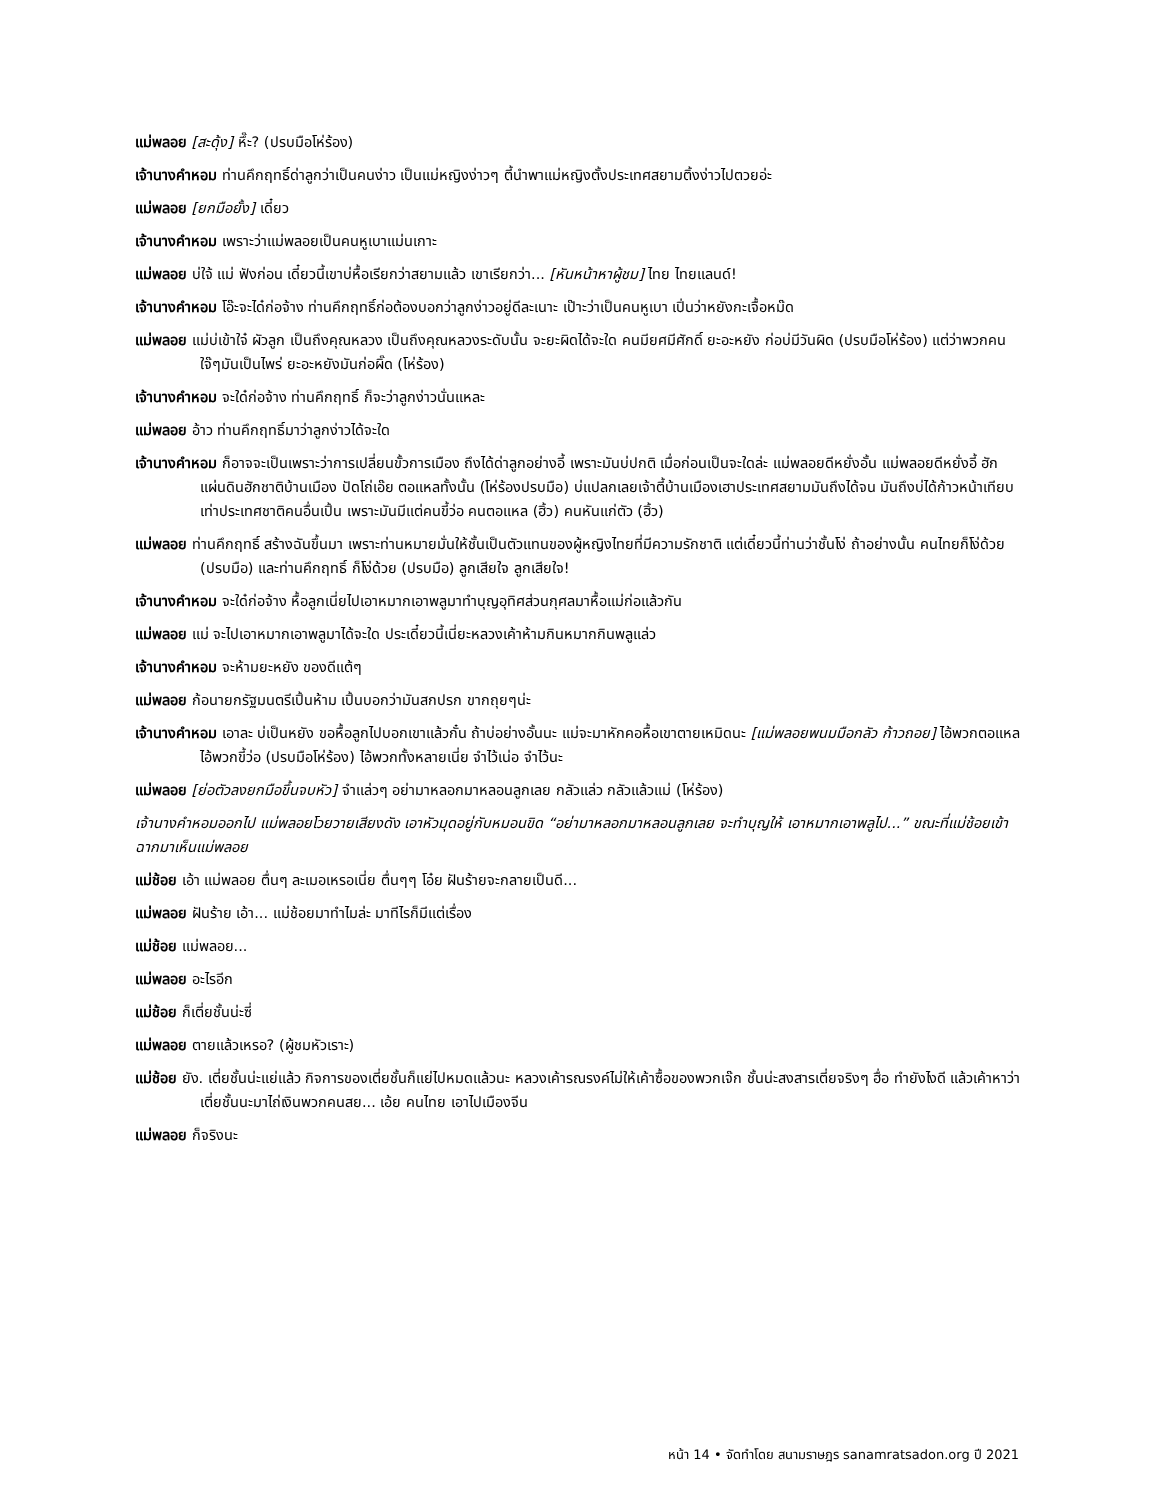แม่พลอย [สะดุ้ง] หึ๊ะ? (ปรบมือโห่ร้อง)
เจ้านางคำหอม ท่านคึกฤทธิ์ด่าลูกว่าเป็นคนง่าว เป็นแม่หญิงง่าวๆ ตี้นำพาแม่หญิงตั้งประเทศสยามติ้งง่าวไปตวยอ่ะ
แม่พลอย [ยกมือยั้ง] เดี๋ยว
เจ้านางคำหอม เพราะว่าแม่พลอยเป็นคนหูเบาแม่นเกาะ
แม่พลอย บ่ใจ้ แม่ ฟังก่อน เดี๋ยวนี้เขาบ่หื้อเรียกว่าสยามแล้ว เขาเรียกว่า... [หันหน้าหาผู้ชม] ไทย ไทยแลนด์!
เจ้านางคำหอม โอ๊ะจะได๋ก่อจ้าง ท่านคึกฤทธิ์ก่อต้องบอกว่าลูกง่าวอยู่ดีละเนาะ เป๊าะว่าเป็นคนหูเบา เปิ่นว่าหยังกะเจื้อหม๊ด
แม่พลอย แม่บ่เข้าใจ๋ ผัวลูก เป็นถึงคุณหลวง เป็นถึงคุณหลวงระดับนั้น จะยะผิดได้จะใด คนมียศมีศักดิ์ ยะอะหยัง ก่อบ่มีวันผิด (ปรบมือโห่ร้อง) แต่ว่าพวกคนใจ๊ๆมันเป็นไพร่ ยะอะหยังมันก่อผิ๊ด (โห่ร้อง)
เจ้านางคำหอม จะใด๋ก่อจ้าง ท่านคึกฤทธิ์ ก็จะว่าลูกง่าวนั่นแหละ
แม่พลอย อ้าว ท่านคึกฤทธิ์มาว่าลูกง่าวได้จะใด
เจ้านางคำหอม ก็อาจจะเป็นเพราะว่าการเปลี่ยนขั้วการเมือง ถึงได้ด่าลูกอย่างอี้ เพราะมันบ่ปกติ เมื่อก่อนเป็นจะใดล่ะ แม่พลอยดีหยั่งอั้น แม่พลอยดีหยั่งอี้ ฮักแผ่นดินฮักชาติบ้านเมือง ปัดโถ่เอ๊ย ตอแหลทั้งนั้น (โห่ร้องปรบมือ) บ่แปลกเลยเจ้าตี้บ้านเมืองเฮาประเทศสยามมันถึงได้จน มันถึงบ่ได้ก้าวหน้าเทียบเท่าประเทศชาติคนอื่นเปิ้น เพราะมันมีแต่คนขี้ว่อ คนตอแหล (ฮิ้ว) คนหันแก่ตัว (ฮิ้ว)
แม่พลอย ท่านคึกฤทธิ์ สร้างฉันขึ้นมา เพราะท่านหมายมั่นให้ชั้นเป็นตัวแทนของผู้หญิงไทยที่มีความรักชาติ แต่เดี๋ยวนี้ท่านว่าชั้นโง่ ถ้าอย่างนั้น คนไทยก็โง่ด้วย (ปรบมือ) และท่านคึกฤทธิ์ ก็โง่ด้วย (ปรบมือ) ลูกเสียใจ ลูกเสียใจ!
เจ้านางคำหอม จะใด๋ก่อจ้าง หื้อลูกเนี่ยไปเอาหมากเอาพลูมาทำบุญอุทิศส่วนกุศลมาหื้อแม่ก่อแล้วกัน
แม่พลอย แม่ จะไปเอาหมากเอาพลูมาได้จะใด ประเดี๋ยวนี้เนี่ยะหลวงเค้าห้ามกินหมากกินพลูแล่ว
เจ้านางคำหอม จะห้ามยะหยัง ของดีแต้ๆ
แม่พลอย ก้อนายกรัฐมนตรีเปิ้นห้าม เปิ้นบอกว่ามันสกปรก ขากถุยๆน่ะ
เจ้านางคำหอม เอาละ บ่เป็นหยัง ขอหื้อลูกไปบอกเขาแล้วกั๋น ถ้าบ่อย่างอั้นนะ แม่จะมาหักคอหื้อเขาตายเหมิดนะ [แม่พลอยพนมมือกลัว ก้าวถอย] ไอ้พวกตอแหล ไอ้พวกขี้ว่อ (ปรบมือโห่ร้อง) ไอ้พวกทั้งหลายเนี่ย จำไว้เน่อ จำไว้นะ
แม่พลอย [ย่อตัวลงยกมือขึ้นจบหัว] จำแล่วๆ อย่ามาหลอกมาหลอนลูกเลย กลัวแล่ว กลัวแล้วแม่ (โห่ร้อง)
เจ้านางคำหอมออกไป แม่พลอยโวยวายเสียงดัง เอาหัวมุดอยู่กับหมอนขิด “อย่ามาหลอกมาหลอนลูกเลย จะทำบุญให้ เอาหมากเอาพลูไป...” ขณะที่แม่ช้อยเข้าฉากมาเห็นแม่พลอย
แม่ช้อย เอ้า แม่พลอย ตื่นๆ ละเมอเหรอเนี่ย ตื่นๆๆ โอ๋ย ฝันร้ายจะกลายเป็นดี...
แม่พลอย ฝันร้าย เอ้า... แม่ช้อยมาทำไมล่ะ มาทีไรก็มีแต่เรื่อง
แม่ช้อย แม่พลอย...
แม่พลอย อะไรอีก
แม่ช้อย ก็เตี่ยชั้นน่ะซี่
แม่พลอย ตายแล้วเหรอ? (ผู้ชมหัวเราะ)
แม่ช้อย ยัง. เตี่ยชั้นน่ะแย่แล้ว กิจการของเตี่ยชั้นก็แย่ไปหมดแล้วนะ หลวงเค้ารณรงค์ไม่ให้เค้าซื้อของพวกเจ๊ก ชั้นน่ะสงสารเตี่ยจริงๆ ฮื่อ ทำยังไงดี แล้วเค้าหาว่าเตี่ยชั้นนะมาไถ่เงินพวกคนสย... เอ้ย คนไทย เอาไปเมืองจีน
แม่พลอย ก็จริงนะ
หน้า 14 • จัดทำโดย สนามราษฎร sanamratsadon.org ปี 2021